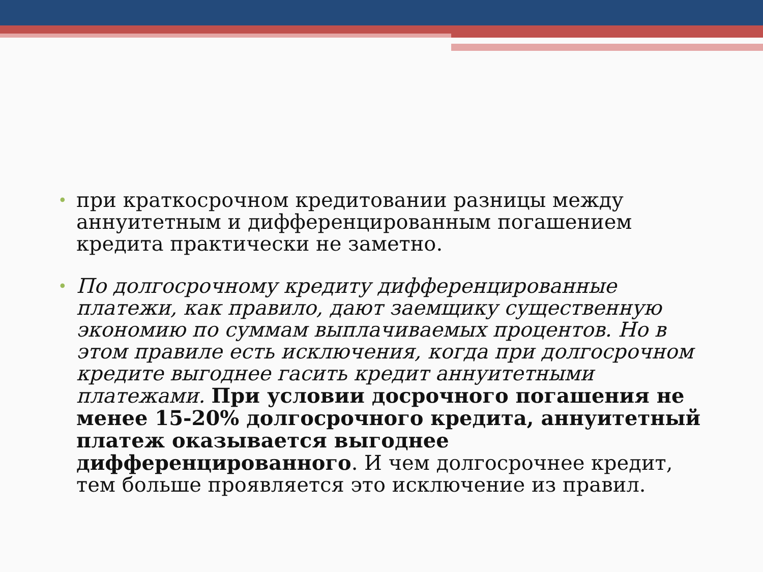• при краткосрочном кредитовании разницы между аннуитетным и дифференцированным погашением кредита практически не заметно.
• По долгосрочному кредиту дифференцированные платежи, как правило, дают заемщику существенную экономию по суммам выплачиваемых процентов. Но в этом правиле есть исключения, когда при долгосрочном кредите выгоднее гасить кредит аннуитетными платежами. При условии досрочного погашения не менее 15-20% долгосрочного кредита, аннуитетный платеж оказывается выгоднее дифференцированного. И чем долгосрочнее кредит, тем больше проявляется это исключение из правил.